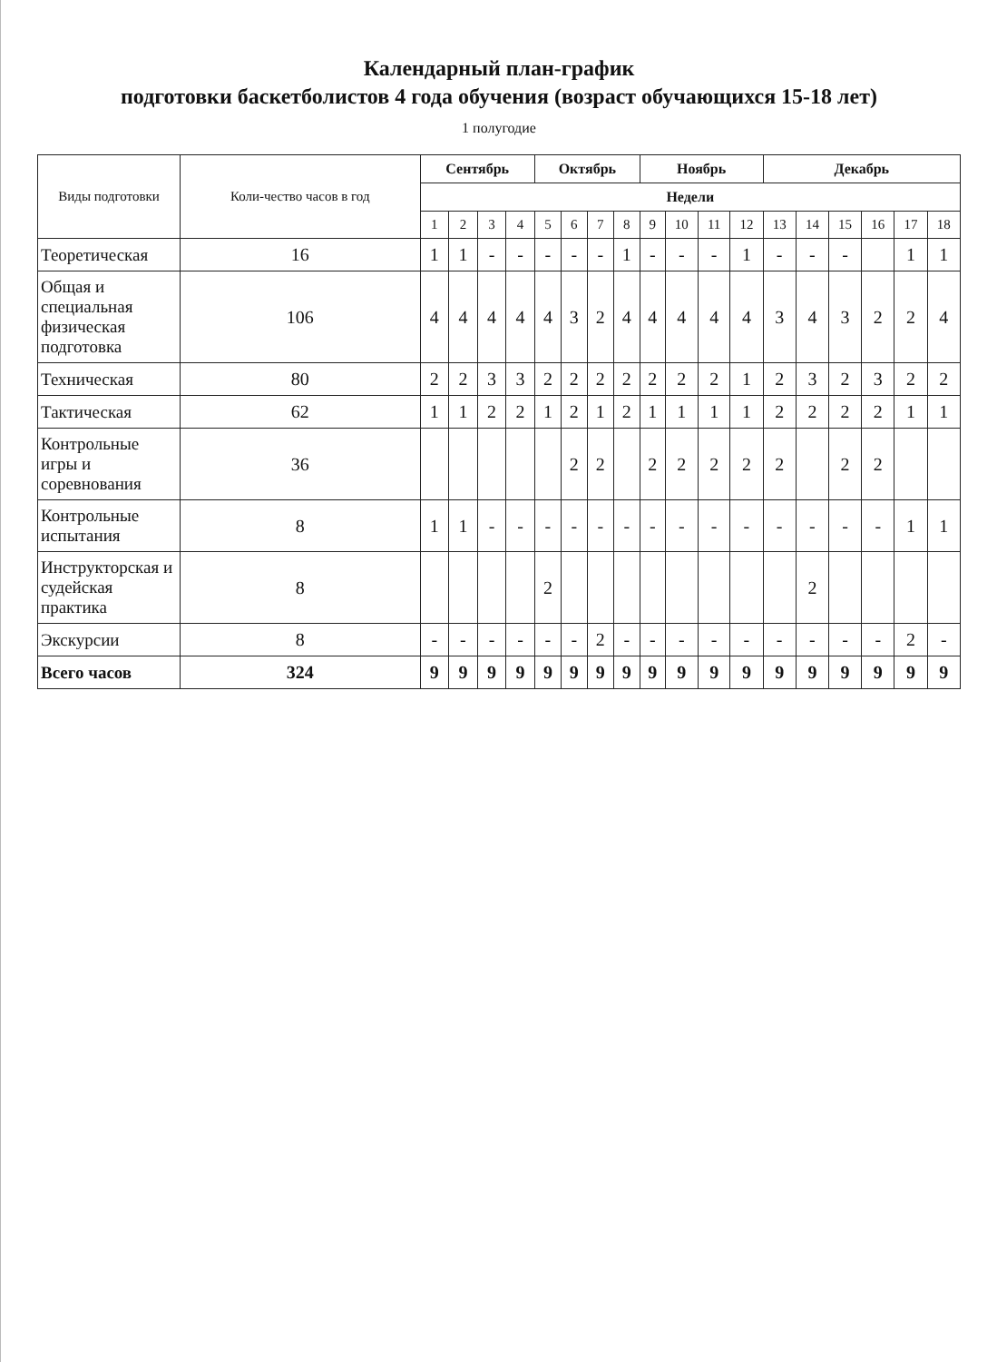Календарный план-график
подготовки баскетболистов 4 года обучения (возраст обучающихся 15-18 лет)
1 полугодие
| Виды подготовки | Коли-чество часов в год | Сентябрь | | | | Октябрь | | | | Ноябрь | | | | Декабрь | | | | | |
| --- | --- | --- | --- | --- | --- | --- | --- | --- | --- | --- | --- | --- | --- | --- | --- | --- | --- | --- | --- |
| | | Недели | | | | | | | | | | | | | | | | | |
| | | 1 | 2 | 3 | 4 | 5 | 6 | 7 | 8 | 9 | 10 | 11 | 12 | 13 | 14 | 15 | 16 | 17 | 18 |
| Теоретическая | 16 | 1 | 1 | - | - | - | - | - | 1 | - | - | - | 1 | - | - | - | | 1 | 1 |
| Общая и специальная физическая подготовка | 106 | 4 | 4 | 4 | 4 | 4 | 3 | 2 | 4 | 4 | 4 | 4 | 4 | 3 | 4 | 3 | 2 | 2 | 4 |
| Техническая | 80 | 2 | 2 | 3 | 3 | 2 | 2 | 2 | 2 | 2 | 2 | 2 | 1 | 2 | 3 | 2 | 3 | 2 | 2 |
| Тактическая | 62 | 1 | 1 | 2 | 2 | 1 | 2 | 1 | 2 | 1 | 1 | 1 | 1 | 2 | 2 | 2 | 2 | 1 | 1 |
| Контрольные игры и соревнования | 36 | | | | | | 2 | 2 | | 2 | 2 | 2 | 2 | 2 | | 2 | 2 | | |
| Контрольные испытания | 8 | 1 | 1 | - | - | - | - | - | - | - | - | - | - | - | - | - | - | 1 | 1 |
| Инструкторская и судейская практика | 8 | | | | | 2 | | | | | | | | | 2 | | | | |
| Экскурсии | 8 | - | - | - | - | - | - | 2 | - | - | - | - | - | - | - | - | - | 2 | - |
| Всего часов | 324 | 9 | 9 | 9 | 9 | 9 | 9 | 9 | 9 | 9 | 9 | 9 | 9 | 9 | 9 | 9 | 9 | 9 | 9 |